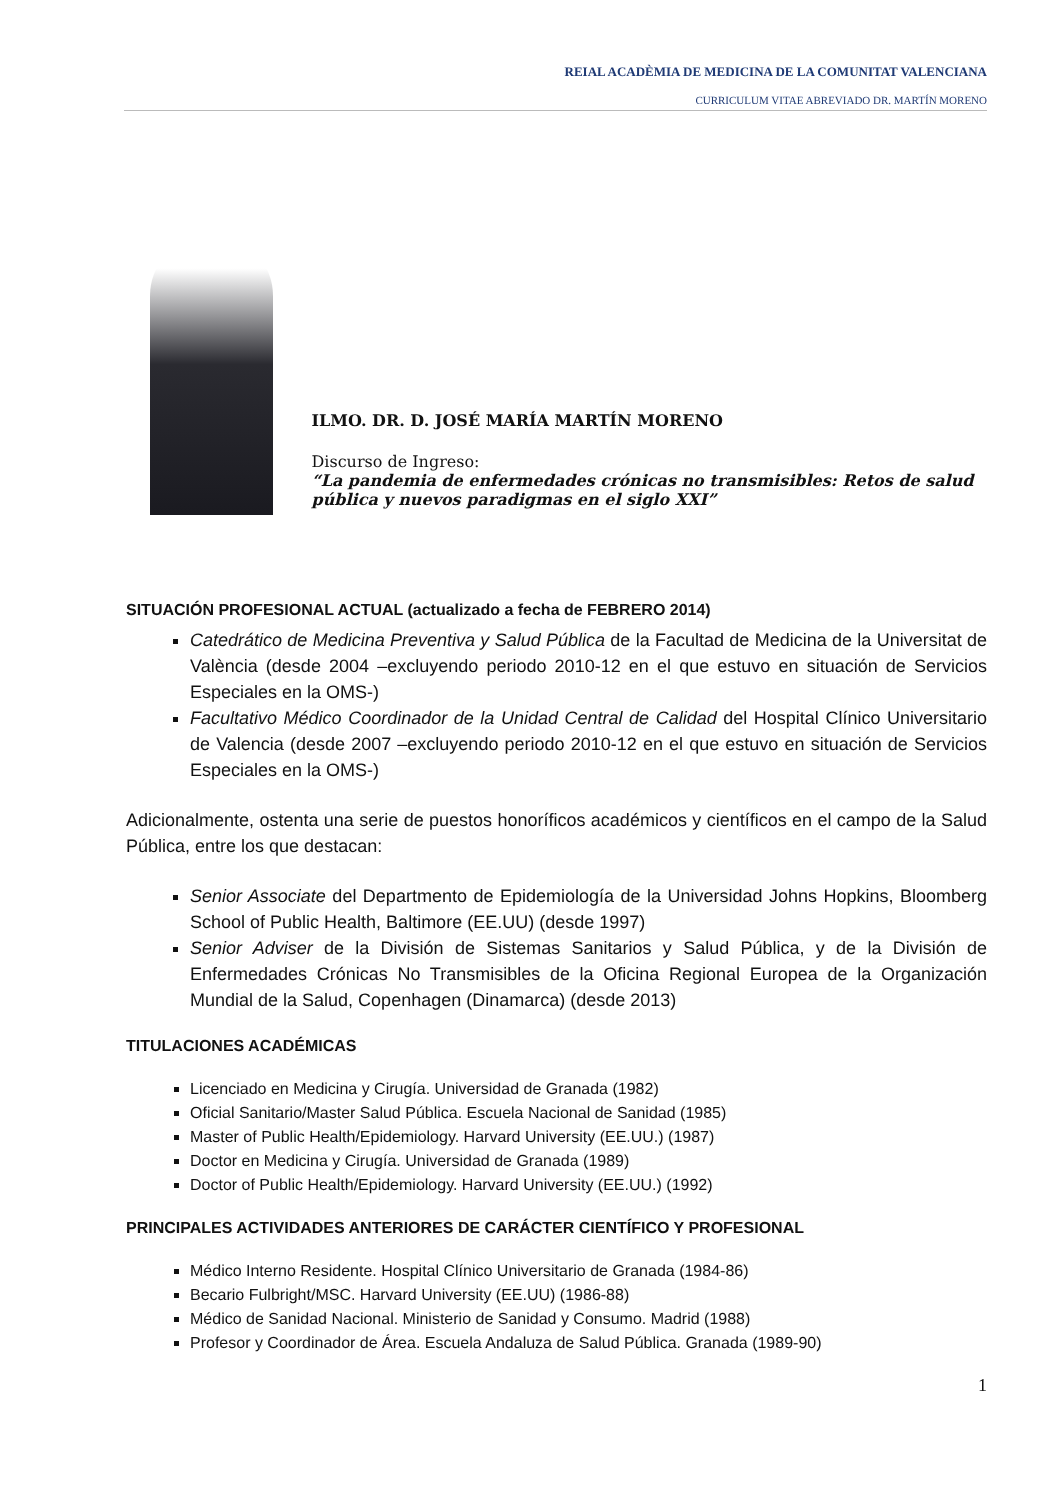REIAL ACADÈMIA DE MEDICINA DE LA COMUNITAT VALENCIANA
CURRICULUM VITAE ABREVIADO DR. MARTÍN MORENO
ILMO. DR. D. JOSÉ MARÍA MARTÍN MORENO
Discurso de Ingreso:
“La pandemia de enfermedades crónicas no transmisibles: Retos de salud pública y nuevos paradigmas en el siglo XXI”
SITUACIÓN PROFESIONAL ACTUAL (actualizado a fecha de FEBRERO 2014)
Catedrático de Medicina Preventiva y Salud Pública de la Facultad de Medicina de la Universitat de València (desde 2004 –excluyendo periodo 2010-12 en el que estuvo en situación de Servicios Especiales en la OMS-)
Facultativo Médico Coordinador de la Unidad Central de Calidad del Hospital Clínico Universitario de Valencia (desde 2007 –excluyendo periodo 2010-12 en el que estuvo en situación de Servicios Especiales en la OMS-)
Adicionalmente, ostenta una serie de puestos honoríficos académicos y científicos en el campo de la Salud Pública, entre los que destacan:
Senior Associate del Departmento de Epidemiología de la Universidad Johns Hopkins, Bloomberg School of Public Health, Baltimore (EE.UU) (desde 1997)
Senior Adviser de la División de Sistemas Sanitarios y Salud Pública, y de la División de Enfermedades Crónicas No Transmisibles de la Oficina Regional Europea de la Organización Mundial de la Salud, Copenhagen (Dinamarca) (desde 2013)
TITULACIONES ACADÉMICAS
Licenciado en Medicina y Cirugía. Universidad de Granada (1982)
Oficial Sanitario/Master Salud Pública. Escuela Nacional de Sanidad (1985)
Master of Public Health/Epidemiology. Harvard University (EE.UU.) (1987)
Doctor en Medicina y Cirugía. Universidad de Granada (1989)
Doctor of Public Health/Epidemiology. Harvard University (EE.UU.) (1992)
PRINCIPALES ACTIVIDADES ANTERIORES DE CARÁCTER CIENTÍFICO Y PROFESIONAL
Médico Interno Residente. Hospital Clínico Universitario de Granada (1984-86)
Becario Fulbright/MSC. Harvard University (EE.UU) (1986-88)
Médico de Sanidad Nacional. Ministerio de Sanidad y Consumo. Madrid (1988)
Profesor y Coordinador de Área. Escuela Andaluza de Salud Pública. Granada (1989-90)
1